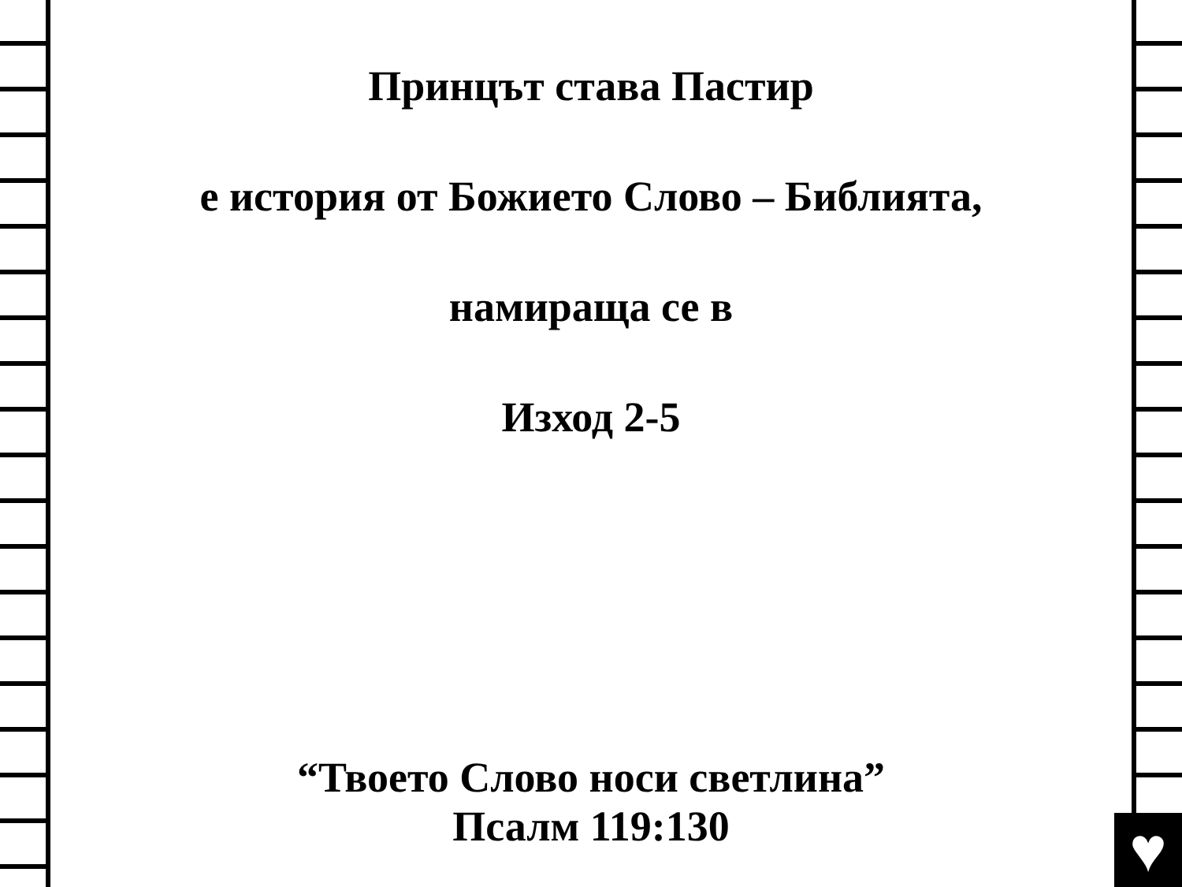♥
Принцът става Пастир
е история от Божието Слово – Библията,
намираща се в
Изход 2-5
“Твоето Слово носи светлина”
Псалм 119:130